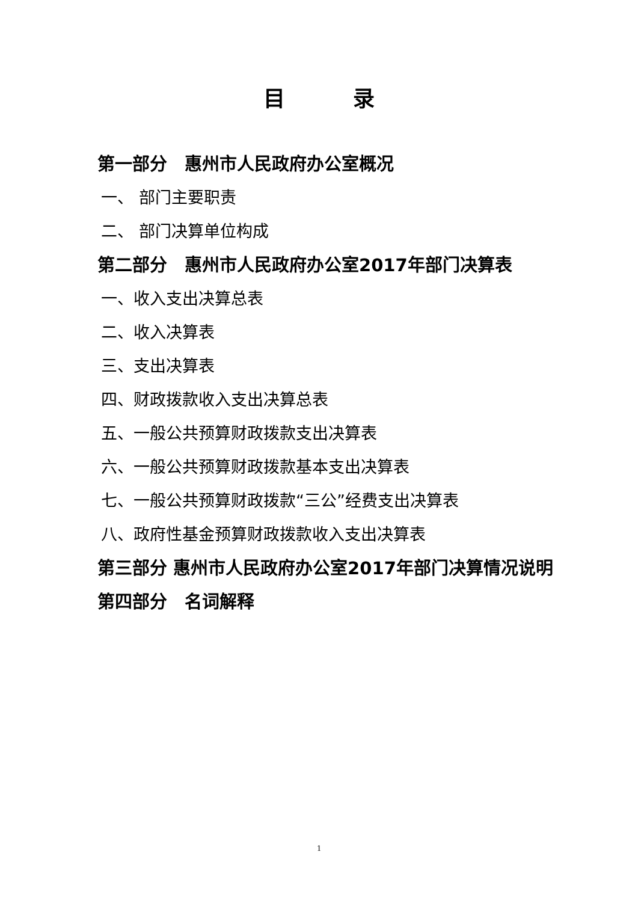目 录
第一部分　惠州市人民政府办公室概况
一、 部门主要职责
二、 部门决算单位构成
第二部分　惠州市人民政府办公室2017年部门决算表
一、收入支出决算总表
二、收入决算表
三、支出决算表
四、财政拨款收入支出决算总表
五、一般公共预算财政拨款支出决算表
六、一般公共预算财政拨款基本支出决算表
七、一般公共预算财政拨款“三公”经费支出决算表
八、政府性基金预算财政拨款收入支出决算表
第三部分 惠州市人民政府办公室2017年部门决算情况说明
第四部分　名词解释
1